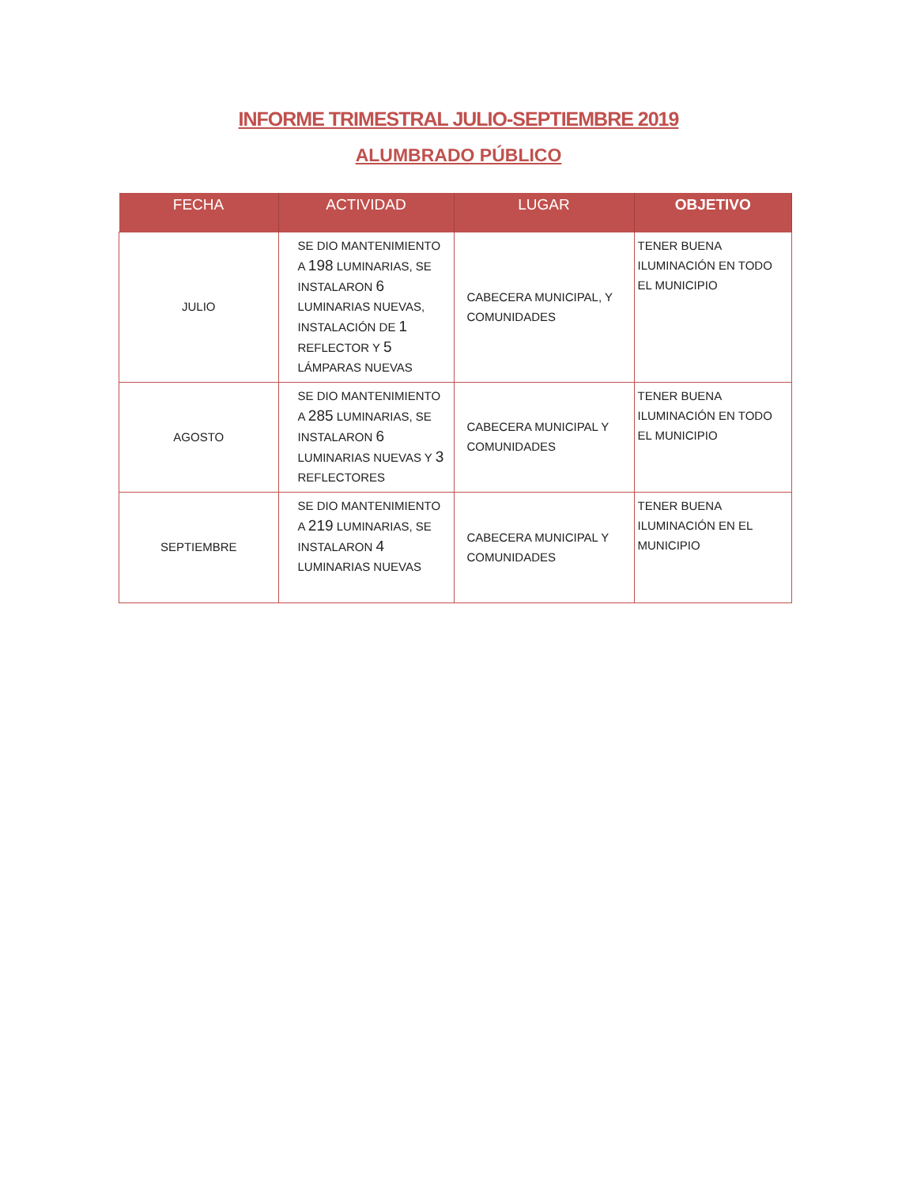INFORME TRIMESTRAL JULIO-SEPTIEMBRE 2019
ALUMBRADO PÚBLICO
| FECHA | ACTIVIDAD | LUGAR | OBJETIVO |
| --- | --- | --- | --- |
| JULIO | SE DIO MANTENIMIENTO A 198 LUMINARIAS, SE INSTALARON 6 LUMINARIAS NUEVAS, INSTALACIÓN DE 1 REFLECTOR Y 5 LÁMPARAS NUEVAS | CABECERA MUNICIPAL, Y COMUNIDADES | TENER BUENA ILUMINACIÓN EN TODO EL MUNICIPIO |
| AGOSTO | SE DIO MANTENIMIENTO A 285 LUMINARIAS, SE INSTALARON 6 LUMINARIAS NUEVAS Y 3 REFLECTORES | CABECERA MUNICIPAL Y COMUNIDADES | TENER BUENA ILUMINACIÓN EN TODO EL MUNICIPIO |
| SEPTIEMBRE | SE DIO MANTENIMIENTO A 219 LUMINARIAS, SE INSTALARON 4 LUMINARIAS NUEVAS | CABECERA MUNICIPAL Y COMUNIDADES | TENER BUENA ILUMINACIÓN EN EL MUNICIPIO |